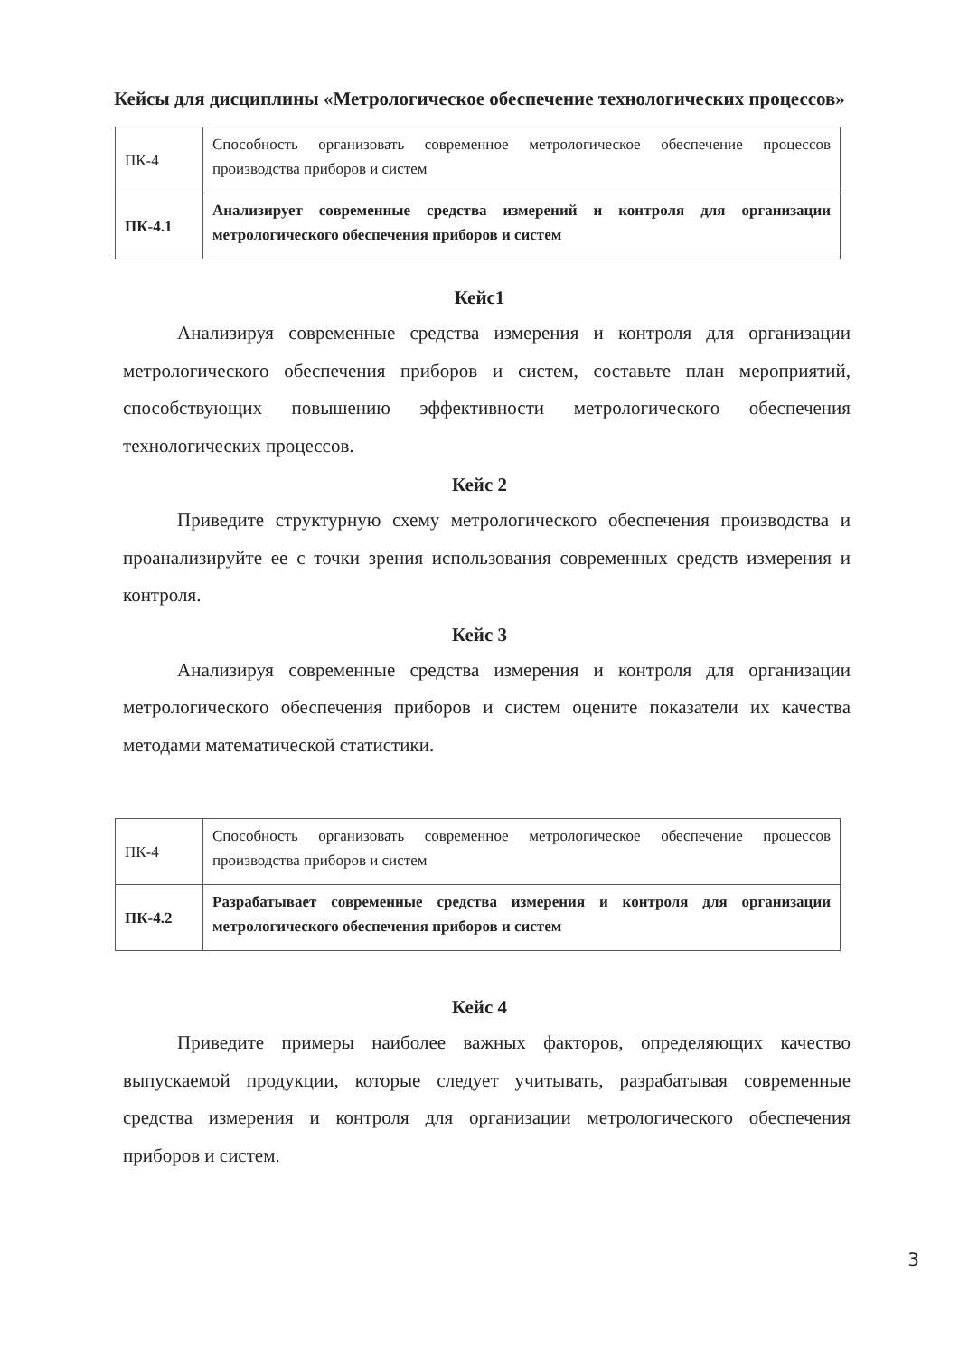Кейсы для дисциплины «Метрологическое обеспечение технологических процессов»
| ПК-4 | Способность организовать современное метрологическое обеспечение процессов производства приборов и систем |
| ПК-4.1 | Анализирует современные средства измерений и контроля для организации метрологического обеспечения приборов и систем |
Кейс1
Анализируя современные средства измерения и контроля для организации метрологического обеспечения приборов и систем, составьте план мероприятий, способствующих повышению эффективности метрологического обеспечения технологических процессов.
Кейс 2
Приведите структурную схему метрологического обеспечения производства и проанализируйте ее с точки зрения использования современных средств измерения и контроля.
Кейс 3
Анализируя современные средства измерения и контроля для организации метрологического обеспечения приборов и систем оцените показатели их качества методами математической статистики.
| ПК-4 | Способность организовать современное метрологическое обеспечение процессов производства приборов и систем |
| ПК-4.2 | Разрабатывает современные средства измерения и контроля для организации метрологического обеспечения приборов и систем |
Кейс 4
Приведите примеры наиболее важных факторов, определяющих качество выпускаемой продукции, которые следует учитывать, разрабатывая современные средства измерения и контроля для организации метрологического обеспечения приборов и систем.
3